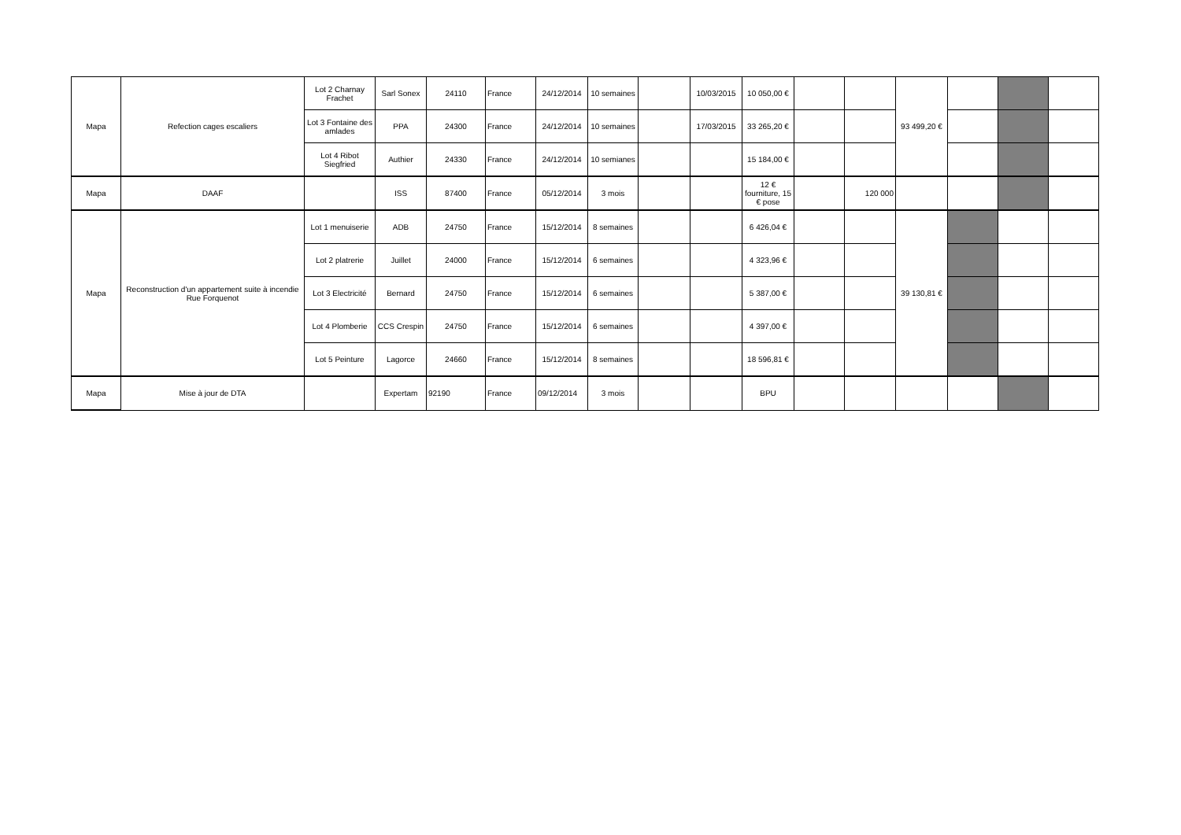| Mapa | Refection cages escaliers | Lot 2 Charnay Frachet | Sarl Sonex | 24110 | France | 24/12/2014 | 10 semaines | | 10/03/2015 | 10 050,00 € | | | 93 499,20 € | | | |
| | | Lot 3 Fontaine des amlades | PPA | 24300 | France | 24/12/2014 | 10 semaines | | 17/03/2015 | 33 265,20 € | | | | | | |
| | | Lot 4 Ribot Siegfried | Authier | 24330 | France | 24/12/2014 | 10 semianes | | | 15 184,00 € | | | | | | |
| Mapa | DAAF | | ISS | 87400 | France | 05/12/2014 | 3 mois | | | 12 € fourniture, 15 € pose | | 120 000 | | | | |
| Mapa | Reconstruction d'un appartement suite à incendie Rue Forquenot | Lot 1 menuiserie | ADB | 24750 | France | 15/12/2014 | 8 semaines | | | 6 426,04 € | | | 39 130,81 € | | | |
| | | Lot 2 platrerie | Juillet | 24000 | France | 15/12/2014 | 6 semaines | | | 4 323,96 € | | | | | | |
| | | Lot 3 Electricité | Bernard | 24750 | France | 15/12/2014 | 6 semaines | | | 5 387,00 € | | | | | | |
| | | Lot 4 Plomberie | CCS Crespin | 24750 | France | 15/12/2014 | 6 semaines | | | 4 397,00 € | | | | | | |
| | | Lot 5 Peinture | Lagorce | 24660 | France | 15/12/2014 | 8 semaines | | | 18 596,81 € | | | | | | |
| Mapa | Mise à jour de DTA | | Expertam | 92190 | France | 09/12/2014 | 3 mois | | | BPU | | | | | | |